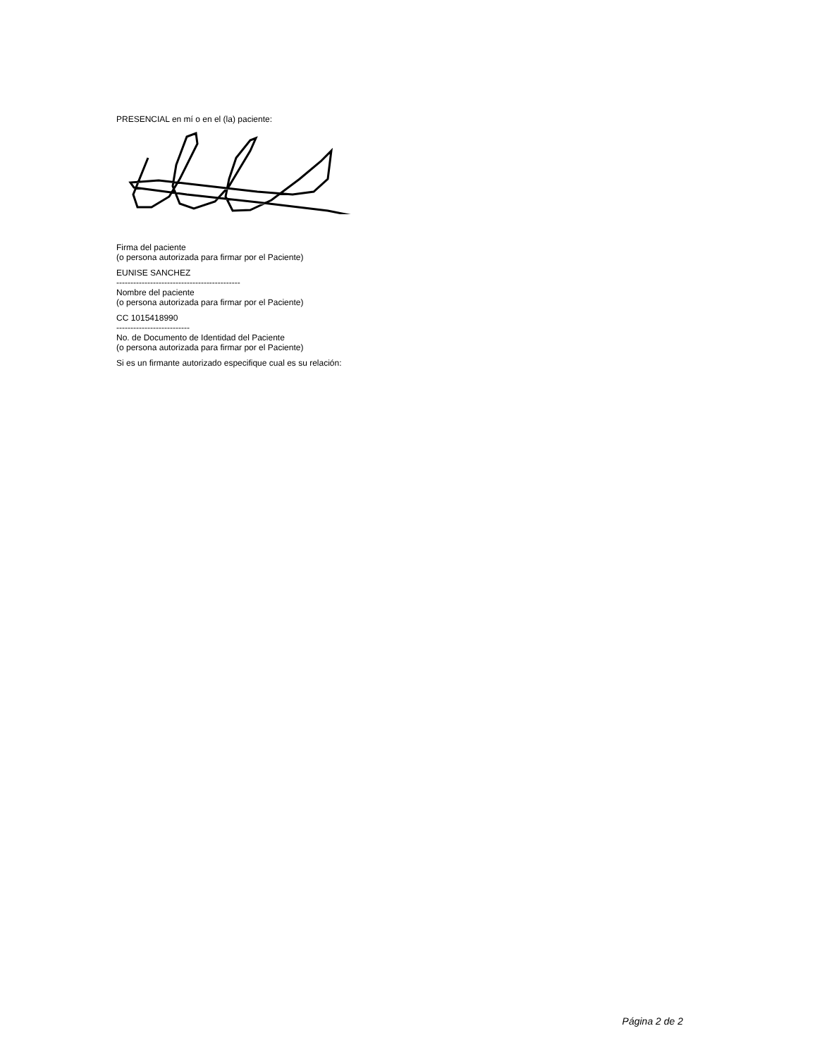PRESENCIAL en mí o en el (la) paciente:
Firma del paciente
(o persona autorizada para firmar por el Paciente)
EUNISE SANCHEZ
--------------------------------------------
Nombre del paciente
(o persona autorizada para firmar por el Paciente)
CC 1015418990
--------------------------
No. de Documento de Identidad del Paciente
(o persona autorizada para firmar por el Paciente)
Si es un firmante autorizado especifique cual es su relación:
Página 2 de 2